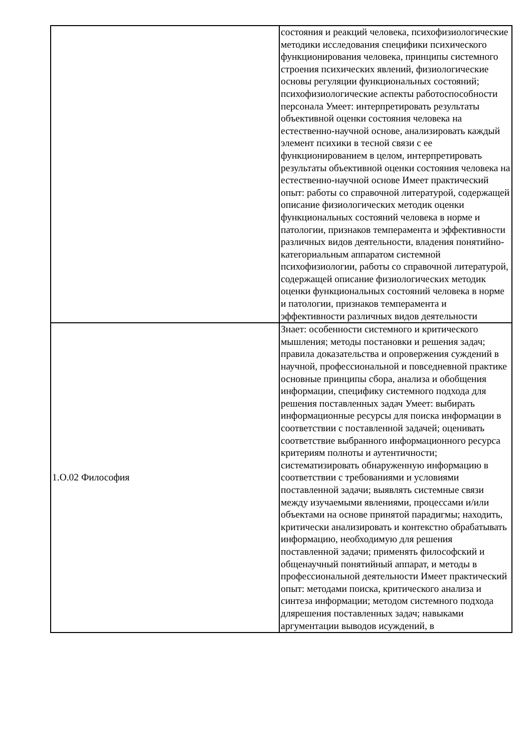| | состояния и реакций человека, психофизиологические методики исследования специфики психического функционирования человека, принципы системного строения психических явлений, физиологические основы регуляции функциональных состояний; психофизиологические аспекты работоспособности персонала Умеет: интерпретировать результаты объективной оценки состояния человека на естественно-научной основе, анализировать каждый элемент психики в тесной связи с ее функционированием в целом, интерпретировать результаты объективной оценки состояния человека на естественно-научной основе Имеет практический опыт: работы со справочной литературой, содержащей описание физиологических методик оценки функциональных состояний человека в норме и патологии, признаков темперамента и эффективности различных видов деятельности, владения понятийно-категориальным аппаратом системной психофизиологии, работы со справочной литературой, содержащей описание физиологических методик оценки функциональных состояний человека в норме и патологии, признаков темперамента и эффективности различных видов деятельности |
| 1.О.02 Философия | Знает: особенности системного и критического мышления; методы постановки и решения задач; правила доказательства и опровержения суждений в научной, профессиональной и повседневной практике основные принципы сбора, анализа и обобщения информации, специфику системного подхода для решения поставленных задач Умеет: выбирать информационные ресурсы для поиска информации в соответствии с поставленной задачей; оценивать соответствие выбранного информационного ресурса критериям полноты и аутентичности; систематизировать обнаруженную информацию в соответствии с требованиями и условиями поставленной задачи; выявлять системные связи между изучаемыми явлениями, процессами и/или объектами на основе принятой парадигмы; находить, критически анализировать и контекстно обрабатывать информацию, необходимую для решения поставленной задачи; применять философский и общенаучный понятийный аппарат, и методы в профессиональной деятельности Имеет практический опыт: методами поиска, критического анализа и синтеза информации; методом системного подхода длярешения поставленных задач; навыками аргументации выводов исуждений, в |